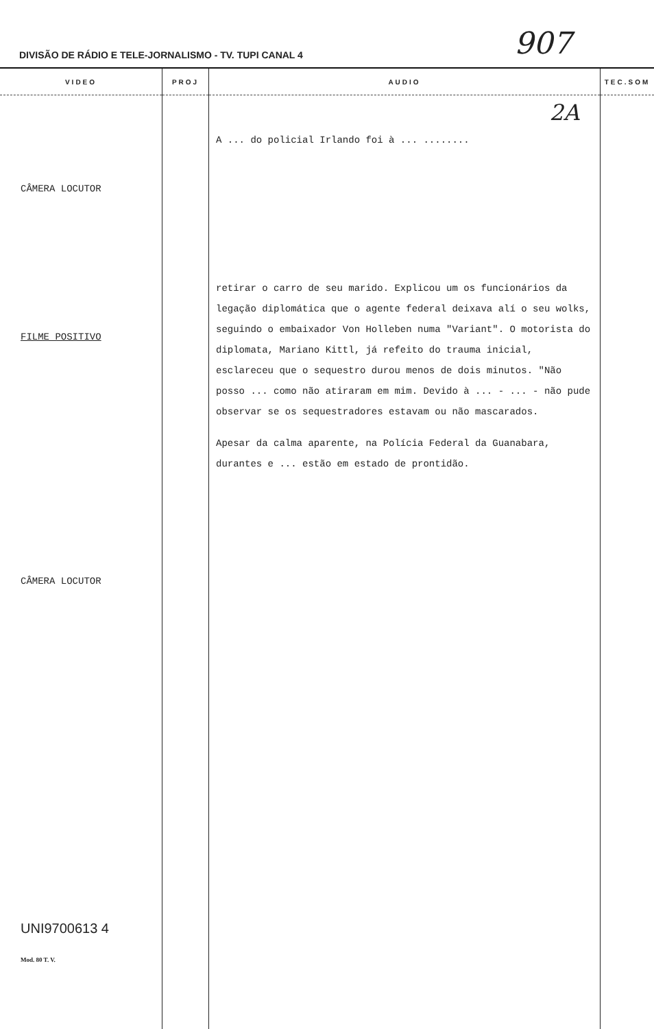DIVISÃO DE RÁDIO E TELE-JORNALISMO - TV. TUPI CANAL 4 907
| VIDEO | PROJ | AUDIO | TEC.SOM |
| --- | --- | --- | --- |
| CÂMERA LOCUTOR FILME POSITIVO CÂMERA LOCUTOR UNI9700613 4 Mod. 80 T. V. | | 2A A ... do policial Irlando foi à ... ........ retirar o carro de seu marido. Explicou um os funcionários da legação diplomática que o agente federal deixava alí o seu wolks, seguindo o embaixador Von Holleben numa "Variant". O motorista do diplomata, Mariano Kittl, já refeito do trauma inicial, esclareceu que o sequestro durou menos de dois minutos. "Não posso ... como não atiraram em mim. Devido à ... - ... - não pude observar se os sequestradores estavam ou não mascarados. Apesar da calma aparente, na Polícia Federal da Guanabara, durantes e ... estão em estado de prontidão. | |